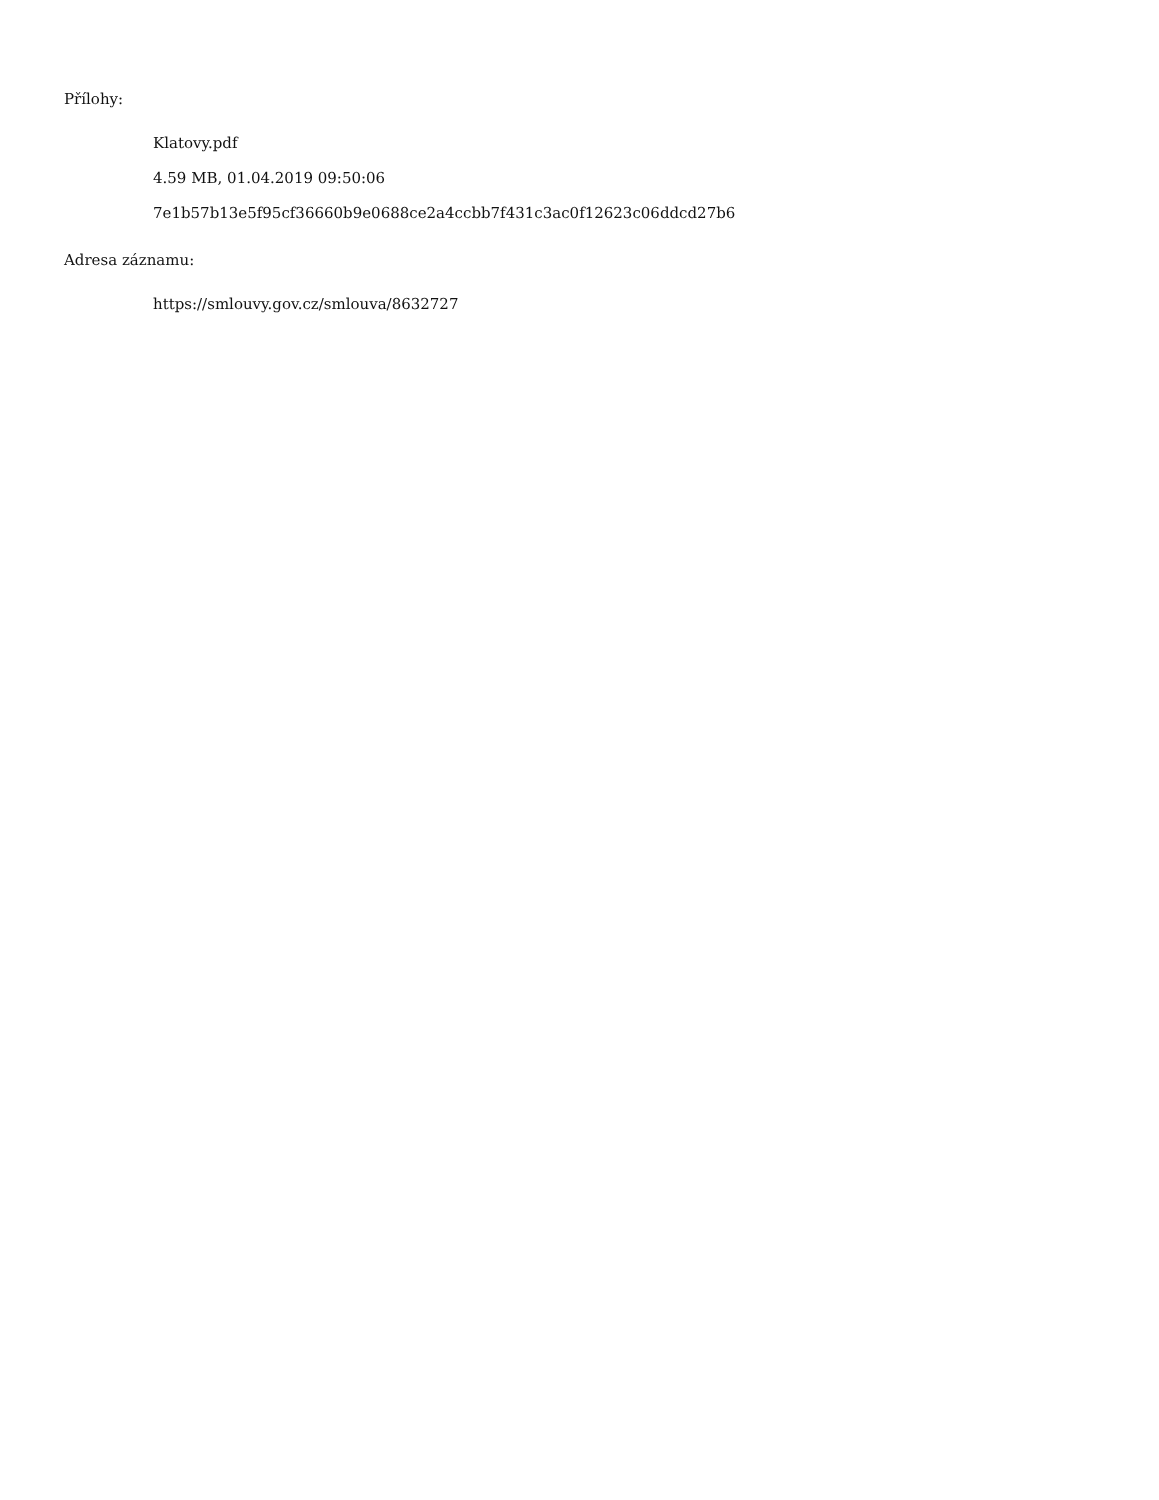Přílohy:
Klatovy.pdf
4.59 MB, 01.04.2019 09:50:06
7e1b57b13e5f95cf36660b9e0688ce2a4ccbb7f431c3ac0f12623c06ddcd27b6
Adresa záznamu:
https://smlouvy.gov.cz/smlouva/8632727